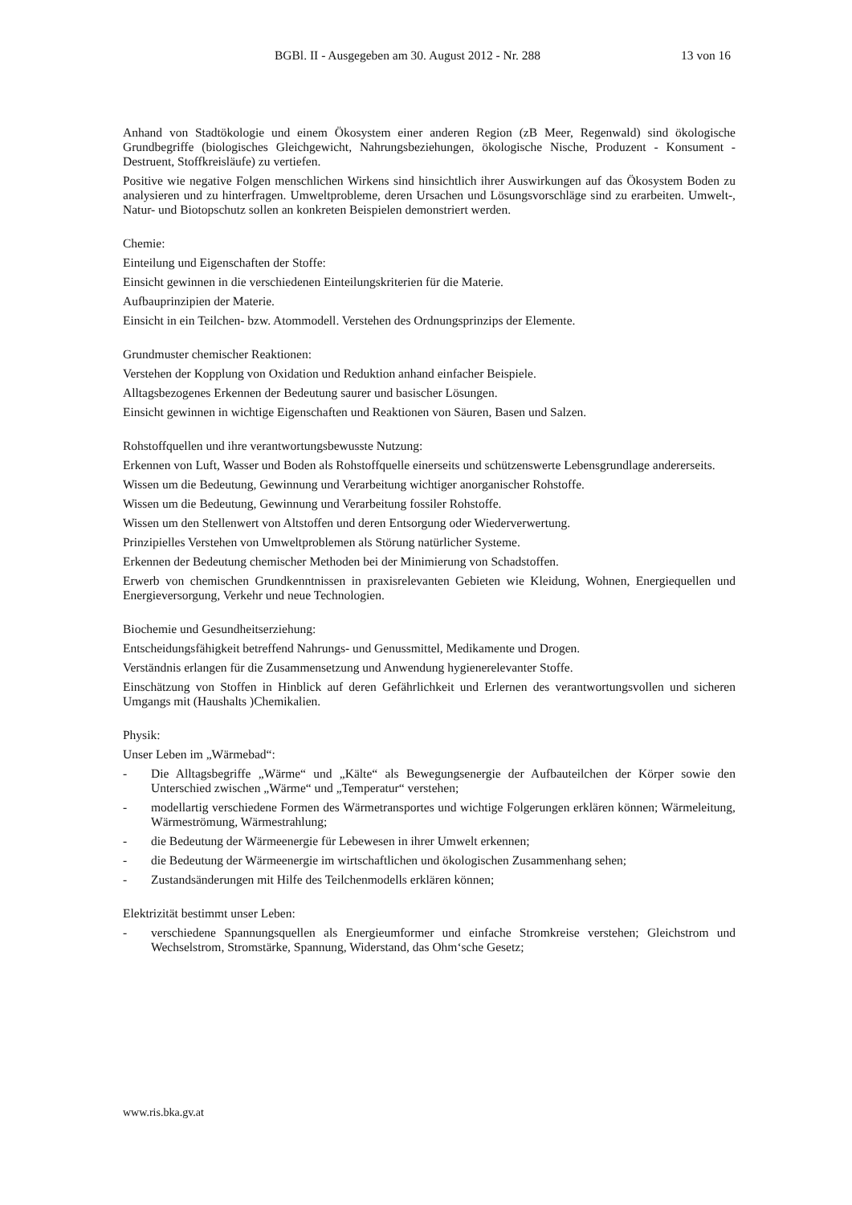BGBl. II - Ausgegeben am 30. August 2012 - Nr. 288 13 von 16
Anhand von Stadtökologie und einem Ökosystem einer anderen Region (zB Meer, Regenwald) sind ökologische Grundbegriffe (biologisches Gleichgewicht, Nahrungsbeziehungen, ökologische Nische, Produzent - Konsument - Destruent, Stoffkreisläufe) zu vertiefen.
Positive wie negative Folgen menschlichen Wirkens sind hinsichtlich ihrer Auswirkungen auf das Ökosystem Boden zu analysieren und zu hinterfragen. Umweltprobleme, deren Ursachen und Lösungsvorschläge sind zu erarbeiten. Umwelt-, Natur- und Biotopschutz sollen an konkreten Beispielen demonstriert werden.
Chemie:
Einteilung und Eigenschaften der Stoffe:
Einsicht gewinnen in die verschiedenen Einteilungskriterien für die Materie.
Aufbauprinzipien der Materie.
Einsicht in ein Teilchen- bzw. Atommodell. Verstehen des Ordnungsprinzips der Elemente.
Grundmuster chemischer Reaktionen:
Verstehen der Kopplung von Oxidation und Reduktion anhand einfacher Beispiele.
Alltagsbezogenes Erkennen der Bedeutung saurer und basischer Lösungen.
Einsicht gewinnen in wichtige Eigenschaften und Reaktionen von Säuren, Basen und Salzen.
Rohstoffquellen und ihre verantwortungsbewusste Nutzung:
Erkennen von Luft, Wasser und Boden als Rohstoffquelle einerseits und schützenswerte Lebensgrundlage andererseits.
Wissen um die Bedeutung, Gewinnung und Verarbeitung wichtiger anorganischer Rohstoffe.
Wissen um die Bedeutung, Gewinnung und Verarbeitung fossiler Rohstoffe.
Wissen um den Stellenwert von Altstoffen und deren Entsorgung oder Wiederverwertung.
Prinzipielles Verstehen von Umweltproblemen als Störung natürlicher Systeme.
Erkennen der Bedeutung chemischer Methoden bei der Minimierung von Schadstoffen.
Erwerb von chemischen Grundkenntnissen in praxisrelevanten Gebieten wie Kleidung, Wohnen, Energiequellen und Energieversorgung, Verkehr und neue Technologien.
Biochemie und Gesundheitserziehung:
Entscheidungsfähigkeit betreffend Nahrungs- und Genussmittel, Medikamente und Drogen.
Verständnis erlangen für die Zusammensetzung und Anwendung hygienerelevanter Stoffe.
Einschätzung von Stoffen in Hinblick auf deren Gefährlichkeit und Erlernen des verantwortungsvollen und sicheren Umgangs mit (Haushalts )Chemikalien.
Physik:
Unser Leben im „Wärmebad“:
- Die Alltagsbegriffe „Wärme“ und „Kälte“ als Bewegungsenergie der Aufbauteilchen der Körper sowie den Unterschied zwischen „Wärme“ und „Temperatur“ verstehen;
- modellartig verschiedene Formen des Wärmetransportes und wichtige Folgerungen erklären können; Wärmeleitung, Wärmeströmung, Wärmestrahlung;
- die Bedeutung der Wärmeenergie für Lebewesen in ihrer Umwelt erkennen;
- die Bedeutung der Wärmeenergie im wirtschaftlichen und ökologischen Zusammenhang sehen;
- Zustandsänderungen mit Hilfe des Teilchenmodells erklären können;
Elektrizität bestimmt unser Leben:
- verschiedene Spannungsquellen als Energieumformer und einfache Stromkreise verstehen; Gleichstrom und Wechselstrom, Stromstärke, Spannung, Widerstand, das Ohm‘sche Gesetz;
www.ris.bka.gv.at